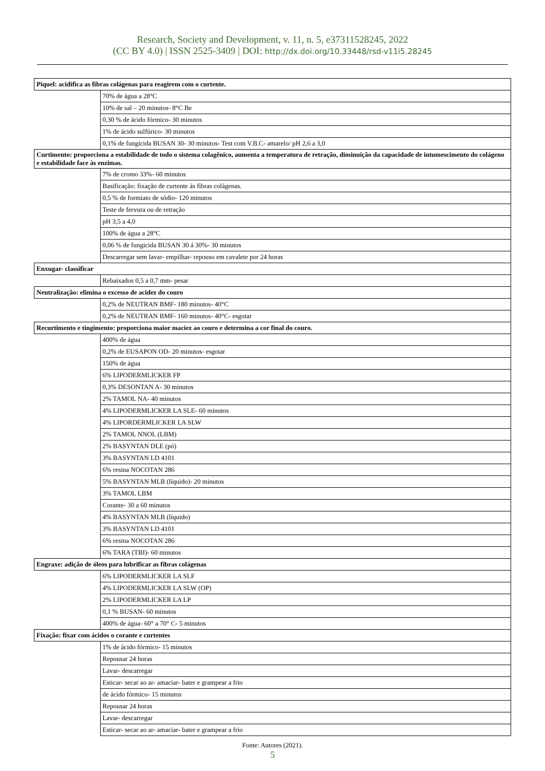Research, Society and Development, v. 11, n. 5, e37311528245, 2022
(CC BY 4.0) | ISSN 2525-3409 | DOI: http://dx.doi.org/10.33448/rsd-v11i5.28245
| Piquel: acidifica as fibras colágenas para reagirem com o curtente. | |
| | 70% de água a 28°C |
| | 10% de sal – 20 minutos- 8°C Be |
| | 0,30 % de ácido fórmico- 30 minutos |
| | 1% de ácido sulfúrico- 30 minutos |
| | 0,1% de fungicida BUSAN 30- 30 minutos- Test com V.B.C- amarelo/ pH 2,6 a 3,0 |
| Curtimento: proporciona a estabilidade de todo o sistema colagênico, aumenta a temperatura de retração, diminuição da capacidade de intumescimento do colágeno e estabilidade face às enzimas. | |
| | 7% de cromo 33%- 60 minutos |
| | Basificação: fixação de curtente às fibras colágenas. |
| | 0,5 % de formiato de sódio- 120 minutos |
| | Teste de fervura ou de retração |
| | pH 3,5 a 4,0 |
| | 100% de água a 28°C |
| | 0,06 % de fungicida BUSAN 30 á 30%- 30 minutos |
| | Descarregar sem lavar- empilhar- repouso em cavalete por 24 horas |
| Enxugar- classificar | |
| | Rebaixados 0,5 a 0,7 mm- pesar |
| Neutralização: elimina o excesso de acidez do couro | |
| | 0,2% de NEUTRAN BMF- 180 minutos- 40°C |
| | 0,2% de NEUTRAN BMF- 160 minutos- 40°C- esgotar |
| Recurtimento e tingimento: proporciona maior maciez ao couro e determina a cor final do couro. | |
| | 400% de água |
| | 0,2% de EUSAPON OD- 20 minutos- esgotar |
| | 150% de água |
| | 6% LIPODERMLICKER FP |
| | 0,3% DESONTAN A- 30 minutos |
| | 2% TAMOL NA- 40 minutos |
| | 4% LIPODERMLICKER LA SLE- 60 minutos |
| | 4% LIPORDERMLICKER LA SLW |
| | 2% TAMOL NNOL (LBM) |
| | 2% BASYNTAN DLE (pó) |
| | 3% BASYNTAN LD 4101 |
| | 6% resina NOCOTAN 286 |
| | 5% BASYNTAN MLB (líquido)- 20 minutos |
| | 3% TAMOL LBM |
| | Corante- 30 a 60 minutos |
| | 4% BASYNTAN MLB (líquido) |
| | 3% BASYNTAN LD 4101 |
| | 6% resina NOCOTAN 286 |
| | 6% TARA (TBI)- 60 minutos |
| Engraxe: adição de óleos para lubrificar as fibras colágenas | |
| | 6% LIPODERMLICKER LA SLF |
| | 4% LIPODERMLICKER LA SLW (OP) |
| | 2% LIPODERMLICKER LA LP |
| | 0,1 % BUSAN- 60 minutos |
| | 400% de água- 60° a 70° C- 5 minutos |
| Fixação: fixar com ácidos o corante e curtentes | |
| | 1% de ácido fórmico- 15 minutos |
| | Repousar 24 horas |
| | Lavar- descarregar |
| | Esticar- secar ao ar- amaciar- bater e grampear a frio |
| | de ácido fórmico- 15 minutos |
| | Repousar 24 horas |
| | Lavar- descarregar |
| | Esticar- secar ao ar- amaciar- bater e grampear a frio |
Fonte: Autores (2021).
5